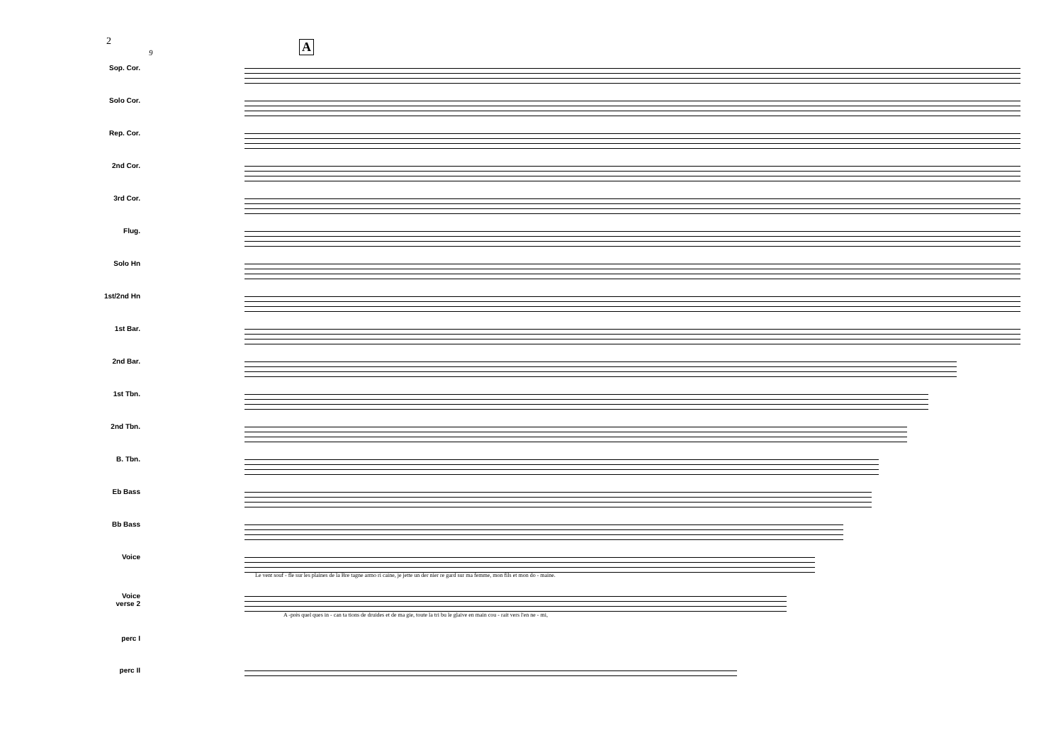2 A
9
Sop. Cor.
Solo Cor.
Rep. Cor.
2nd Cor.
3rd Cor.
Flug.
Solo Hn
1st/2nd Hn
1st Bar.
2nd Bar.
1st Tbn.
2nd Tbn.
B. Tbn.
Eb Bass
Bb Bass
Voice
Le vent souf - fle sur les plaines de la Bre tagne armo ri caine, je jette un der nier re gard sur ma femme, mon fils et mon do - maine.
Voice
verse 2
A -près quel ques in - can ta tions de druides et de ma gie, toute la tri bu le glaive en main cou - rait vers l'en ne - mi,
perc I
perc II